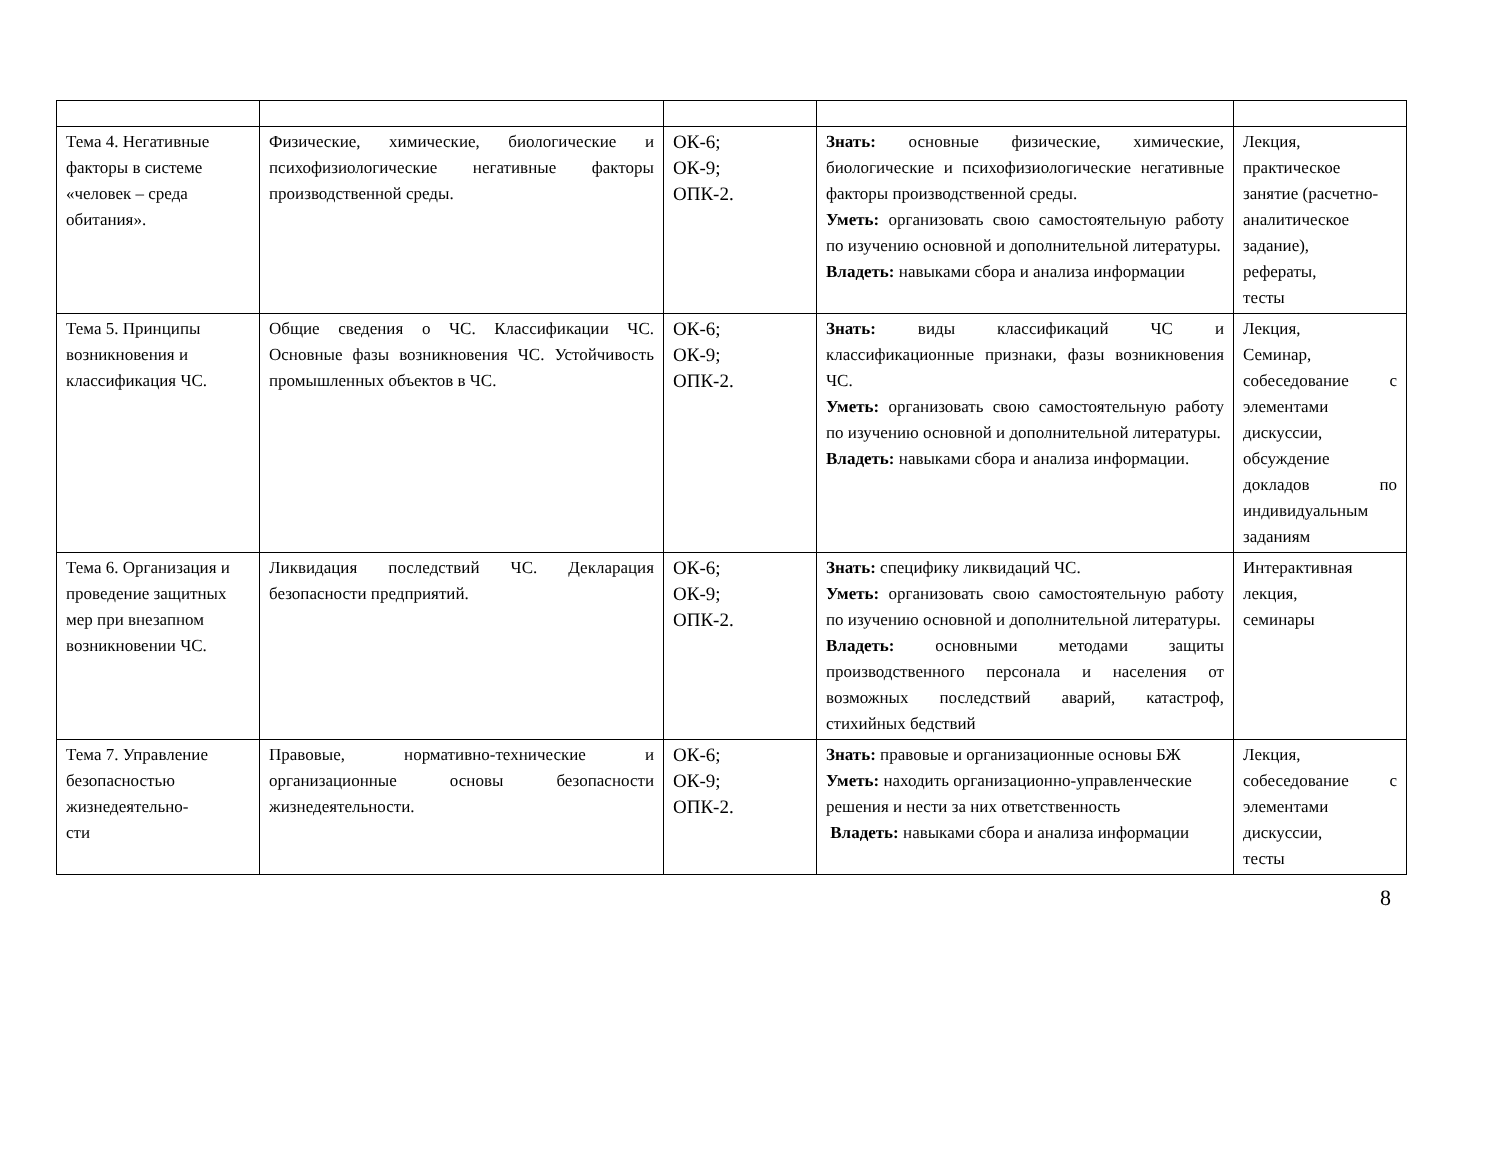| Тема 4. Негативные факторы в системе «человек – среда обитания». | Физические, химические, биологические и психофизиологические негативные факторы производственной среды. | ОК-6; ОК-9; ОПК-2. | Знать: основные физические, химические, биологические и психофизиологические негативные факторы производственной среды. Уметь: организовать свою самостоятельную работу по изучению основной и дополнительной литературы. Владеть: навыками сбора и анализа информации | Лекция, практическое занятие (расчетно-аналитическое задание), рефераты, тесты |
| Тема 5. Принципы возникновения и классификация ЧС. | Общие сведения о ЧС. Классификации ЧС. Основные фазы возникновения ЧС. Устойчивость промышленных объектов в ЧС. | ОК-6; ОК-9; ОПК-2. | Знать: виды классификаций ЧС и классификационные признаки, фазы возникновения ЧС. Уметь: организовать свою самостоятельную работу по изучению основной и дополнительной литературы. Владеть: навыками сбора и анализа информации. | Лекция, Семинар, собеседование с элементами дискуссии, обсуждение докладов по индивидуальным заданиям |
| Тема 6. Организация и проведение защитных мер при внезапном возникновении ЧС. | Ликвидация последствий ЧС. Декларация безопасности предприятий. | ОК-6; ОК-9; ОПК-2. | Знать: специфику ликвидаций ЧС. Уметь: организовать свою самостоятельную работу по изучению основной и дополнительной литературы. Владеть: основными методами защиты производственного персонала и населения от возможных последствий аварий, катастроф, стихийных бедствий | Интерактивная лекция, семинары |
| Тема 7. Управление безопасностью жизнедеятельно- сти | Правовые, нормативно-технические и организационные основы безопасности жизнедеятельности. | ОК-6; ОК-9; ОПК-2. | Знать: правовые и организационные основы БЖ Уметь: находить организационно-управленческие решения и нести за них ответственность Владеть: навыками сбора и анализа информации | Лекция, собеседование с элементами дискуссии, тесты |
8